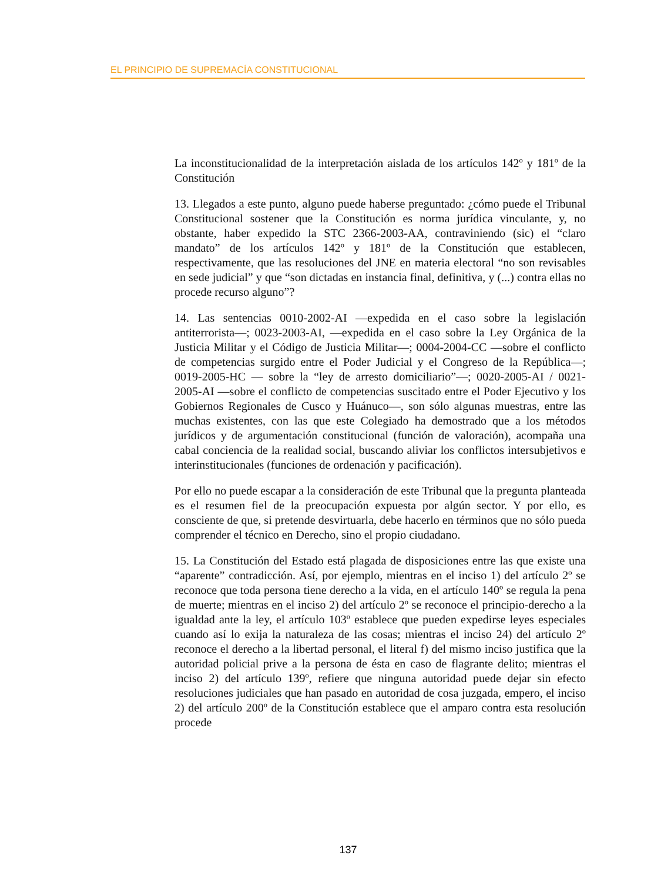EL PRINCIPIO DE SUPREMACÍA CONSTITUCIONAL
La inconstitucionalidad de la interpretación aislada de los artículos 142º y 181º de la Constitución
13. Llegados a este punto, alguno puede haberse preguntado: ¿cómo puede el Tribunal Constitucional sostener que la Constitución es norma jurídica vinculante, y, no obstante, haber expedido la STC 2366-2003-AA, contraviniendo (sic) el “claro mandato” de los artículos 142º y 181º de la Constitución que establecen, respectivamente, que las resoluciones del JNE en materia electoral “no son revisables en sede judicial” y que “son dictadas en instancia final, definitiva, y (...) contra ellas no procede recurso alguno”?
14. Las sentencias 0010-2002-AI —expedida en el caso sobre la legislación antiterrorista—; 0023-2003-AI, —expedida en el caso sobre la Ley Orgánica de la Justicia Militar y el Código de Justicia Militar—; 0004-2004-CC —sobre el conflicto de competencias surgido entre el Poder Judicial y el Congreso de la República—; 0019-2005-HC — sobre la “ley de arresto domiciliario”—; 0020-2005-AI / 0021-2005-AI —sobre el conflicto de competencias suscitado entre el Poder Ejecutivo y los Gobiernos Regionales de Cusco y Huánuco—, son sólo algunas muestras, entre las muchas existentes, con las que este Colegiado ha demostrado que a los métodos jurídicos y de argumentación constitucional (función de valoración), acompaña una cabal conciencia de la realidad social, buscando aliviar los conflictos intersubjetivos e interinstitucionales (funciones de ordenación y pacificación).
Por ello no puede escapar a la consideración de este Tribunal que la pregunta planteada es el resumen fiel de la preocupación expuesta por algún sector. Y por ello, es consciente de que, si pretende desvirtuarla, debe hacerlo en términos que no sólo pueda comprender el técnico en Derecho, sino el propio ciudadano.
15. La Constitución del Estado está plagada de disposiciones entre las que existe una “aparente” contradicción. Así, por ejemplo, mientras en el inciso 1) del artículo 2º se reconoce que toda persona tiene derecho a la vida, en el artículo 140º se regula la pena de muerte; mientras en el inciso 2) del artículo 2º se reconoce el principio-derecho a la igualdad ante la ley, el artículo 103º establece que pueden expedirse leyes especiales cuando así lo exija la naturaleza de las cosas; mientras el inciso 24) del artículo 2º reconoce el derecho a la libertad personal, el literal f) del mismo inciso justifica que la autoridad policial prive a la persona de ésta en caso de flagrante delito; mientras el inciso 2) del artículo 139º, refiere que ninguna autoridad puede dejar sin efecto resoluciones judiciales que han pasado en autoridad de cosa juzgada, empero, el inciso 2) del artículo 200º de la Constitución establece que el amparo contra esta resolución procede
137